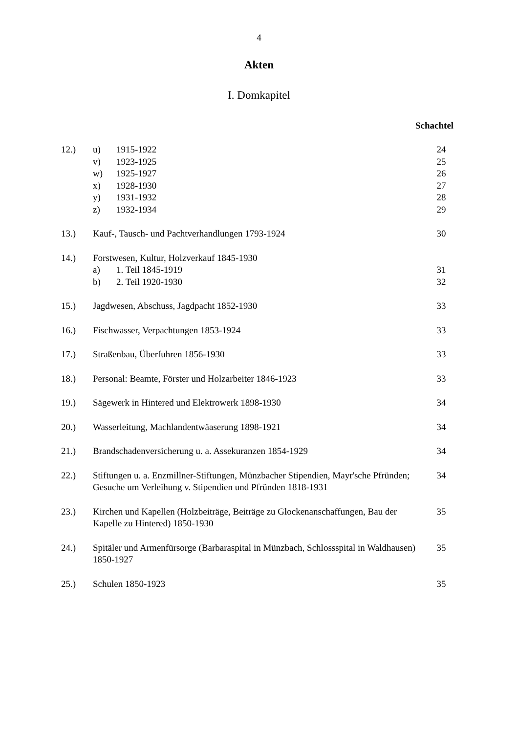4
Akten
I. Domkapitel
Schachtel
| 12.) | u) | 1915-1922 | 24 |
| | v) | 1923-1925 | 25 |
| | w) | 1925-1927 | 26 |
| | x) | 1928-1930 | 27 |
| | y) | 1931-1932 | 28 |
| | z) | 1932-1934 | 29 |
| 13.) | Kauf-, Tausch- und Pachtverhandlungen 1793-1924 | | 30 |
| 14.) | Forstwesen, Kultur, Holzverkauf 1845-1930 | | |
| | a) | 1. Teil 1845-1919 | 31 |
| | b) | 2. Teil 1920-1930 | 32 |
| 15.) | Jagdwesen, Abschuss, Jagdpacht 1852-1930 | | 33 |
| 16.) | Fischwasser, Verpachtungen 1853-1924 | | 33 |
| 17.) | Straßenbau, Überfuhren 1856-1930 | | 33 |
| 18.) | Personal: Beamte, Förster und Holzarbeiter 1846-1923 | | 33 |
| 19.) | Sägewerk in Hintered und Elektrowerk 1898-1930 | | 34 |
| 20.) | Wasserleitung, Machlandentwäaserung 1898-1921 | | 34 |
| 21.) | Brandschadenversicherung u. a. Assekuranzen 1854-1929 | | 34 |
| 22.) | Stiftungen u. a. Enzmillner-Stiftungen, Münzbacher Stipendien, Mayr'sche Pfründen; Gesuche um Verleihung v. Stipendien und Pfründen 1818-1931 | | 34 |
| 23.) | Kirchen und Kapellen (Holzbeiträge, Beiträge zu Glockenanschaffungen, Bau der Kapelle zu Hintered) 1850-1930 | | 35 |
| 24.) | Spitäler und Armenfürsorge (Barbaraspital in Münzbach, Schlossspital in Waldhausen) 1850-1927 | | 35 |
| 25.) | Schulen 1850-1923 | | 35 |